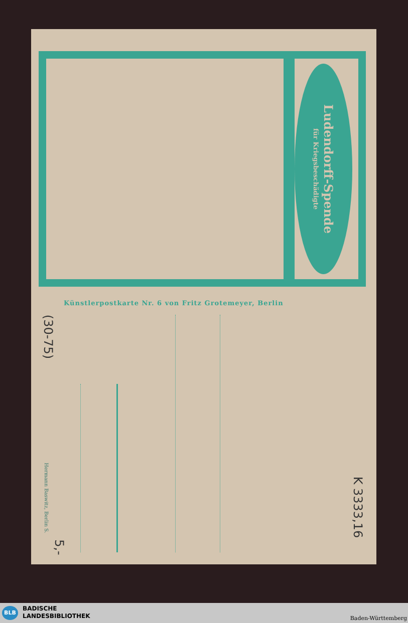Ludendorff-Spende
für Kriegsbeschädigte
Künstlerpostkarte Nr. 6 von Fritz Grotemeyer, Berlin
Hermann Baswitz, Berlin S.
(30-75)
K 3333,16
5,-
BLB BADISCHE
LANDESBIBLIOTHEK Baden-Württemberg